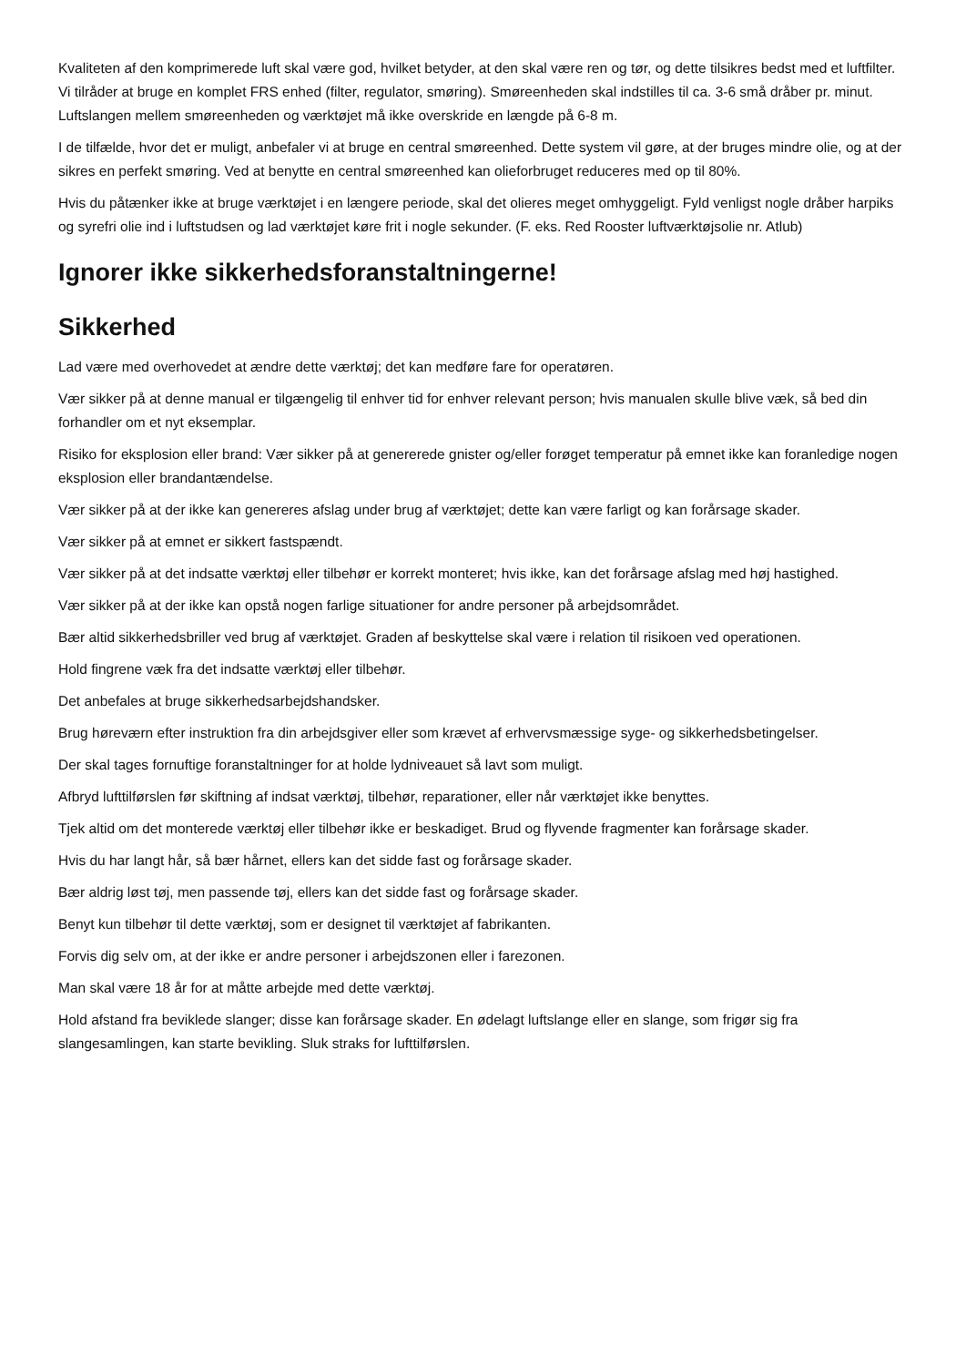Kvaliteten af den komprimerede luft skal være god, hvilket betyder, at den skal være ren og tør, og dette tilsikres bedst med et luftfilter. Vi tilråder at bruge en komplet FRS enhed (filter, regulator, smøring). Smøreenheden skal indstilles til ca. 3-6 små dråber pr. minut. Luftslangen mellem smøreenheden og værktøjet må ikke overskride en længde på 6-8 m.
I de tilfælde, hvor det er muligt, anbefaler vi at bruge en central smøreenhed. Dette system vil gøre, at der bruges mindre olie, og at der sikres en perfekt smøring. Ved at benytte en central smøreenhed kan olieforbruget reduceres med op til 80%.
Hvis du påtænker ikke at bruge værktøjet i en længere periode, skal det olieres meget omhyggeligt. Fyld venligst nogle dråber harpiks og syrefri olie ind i luftstudsen og lad værktøjet køre frit i nogle sekunder. (F. eks. Red Rooster luftværktøjsolie nr. Atlub)
Ignorer ikke sikkerhedsforanstaltningerne!
Sikkerhed
Lad være med overhovedet at ændre dette værktøj; det kan medføre fare for operatøren.
Vær sikker på at denne manual er tilgængelig til enhver tid for enhver relevant person; hvis manualen skulle blive væk, så bed din forhandler om et nyt eksemplar.
Risiko for eksplosion eller brand: Vær sikker på at genererede gnister og/eller forøget temperatur på emnet ikke kan foranledige nogen eksplosion eller brandantændelse.
Vær sikker på at der ikke kan genereres afslag under brug af værktøjet; dette kan være farligt og kan forårsage skader.
Vær sikker på at emnet er sikkert fastspændt.
Vær sikker på at det indsatte værktøj eller tilbehør er korrekt monteret; hvis ikke, kan det forårsage afslag med høj hastighed.
Vær sikker på at der ikke kan opstå nogen farlige situationer for andre personer på arbejdsområdet.
Bær altid sikkerhedsbriller ved brug af værktøjet. Graden af beskyttelse skal være i relation til risikoen ved operationen.
Hold fingrene væk fra det indsatte værktøj eller tilbehør.
Det anbefales at bruge sikkerhedsarbejdshandsker.
Brug høreværn efter instruktion fra din arbejdsgiver eller som krævet af erhvervsmæssige syge- og sikkerhedsbetingelser.
Der skal tages fornuftige foranstaltninger for at holde lydniveauet så lavt som muligt.
Afbryd lufttilførslen før skiftning af indsat værktøj, tilbehør, reparationer, eller når værktøjet ikke benyttes.
Tjek altid om det monterede værktøj eller tilbehør ikke er beskadiget. Brud og flyvende fragmenter kan forårsage skader.
Hvis du har langt hår, så bær hårnet, ellers kan det sidde fast og forårsage skader.
Bær aldrig løst tøj, men passende tøj, ellers kan det sidde fast og forårsage skader.
Benyt kun tilbehør til dette værktøj, som er designet til værktøjet af fabrikanten.
Forvis dig selv om, at der ikke er andre personer i arbejdszonen eller i farezonen.
Man skal være 18 år for at måtte arbejde med dette værktøj.
Hold afstand fra beviklede slanger; disse kan forårsage skader. En ødelagt luftslange eller en slange, som frigør sig fra slangesamlingen, kan starte bevikling. Sluk straks for lufttilførslen.